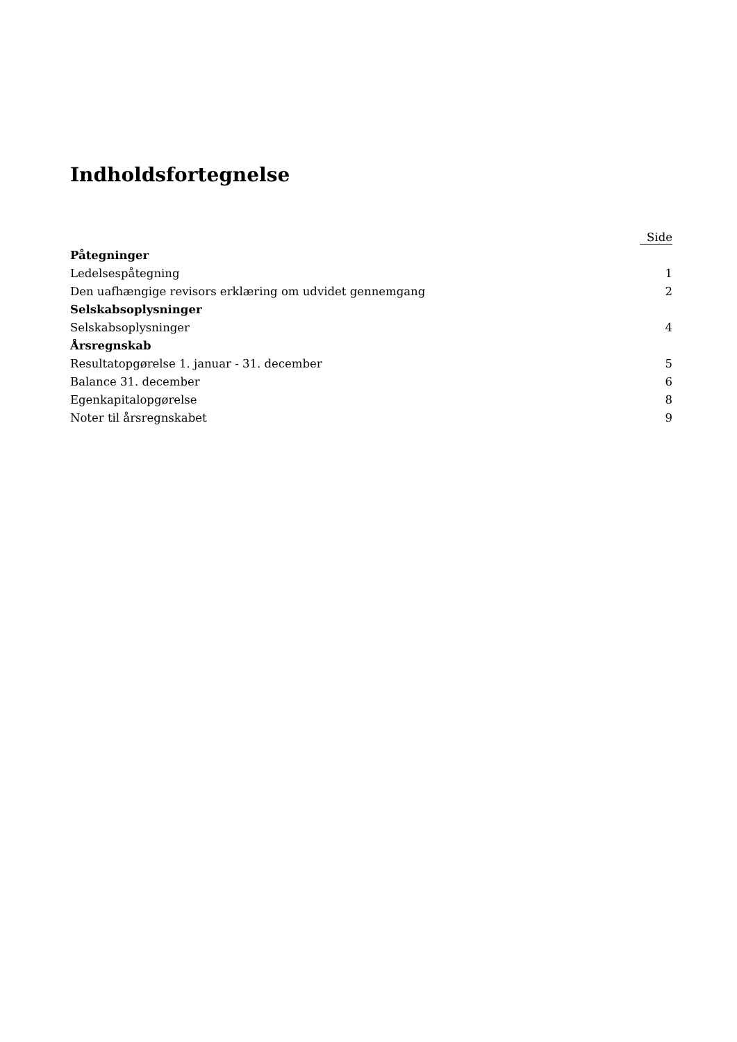Indholdsfortegnelse
| | Side |
| --- | --- |
| Påtegninger | |
| Ledelsespåtegning | 1 |
| Den uafhængige revisors erklæring om udvidet gennemgang | 2 |
| Selskabsoplysninger | |
| Selskabsoplysninger | 4 |
| Årsregnskab | |
| Resultatopgørelse 1. januar - 31. december | 5 |
| Balance 31. december | 6 |
| Egenkapitalopgørelse | 8 |
| Noter til årsregnskabet | 9 |